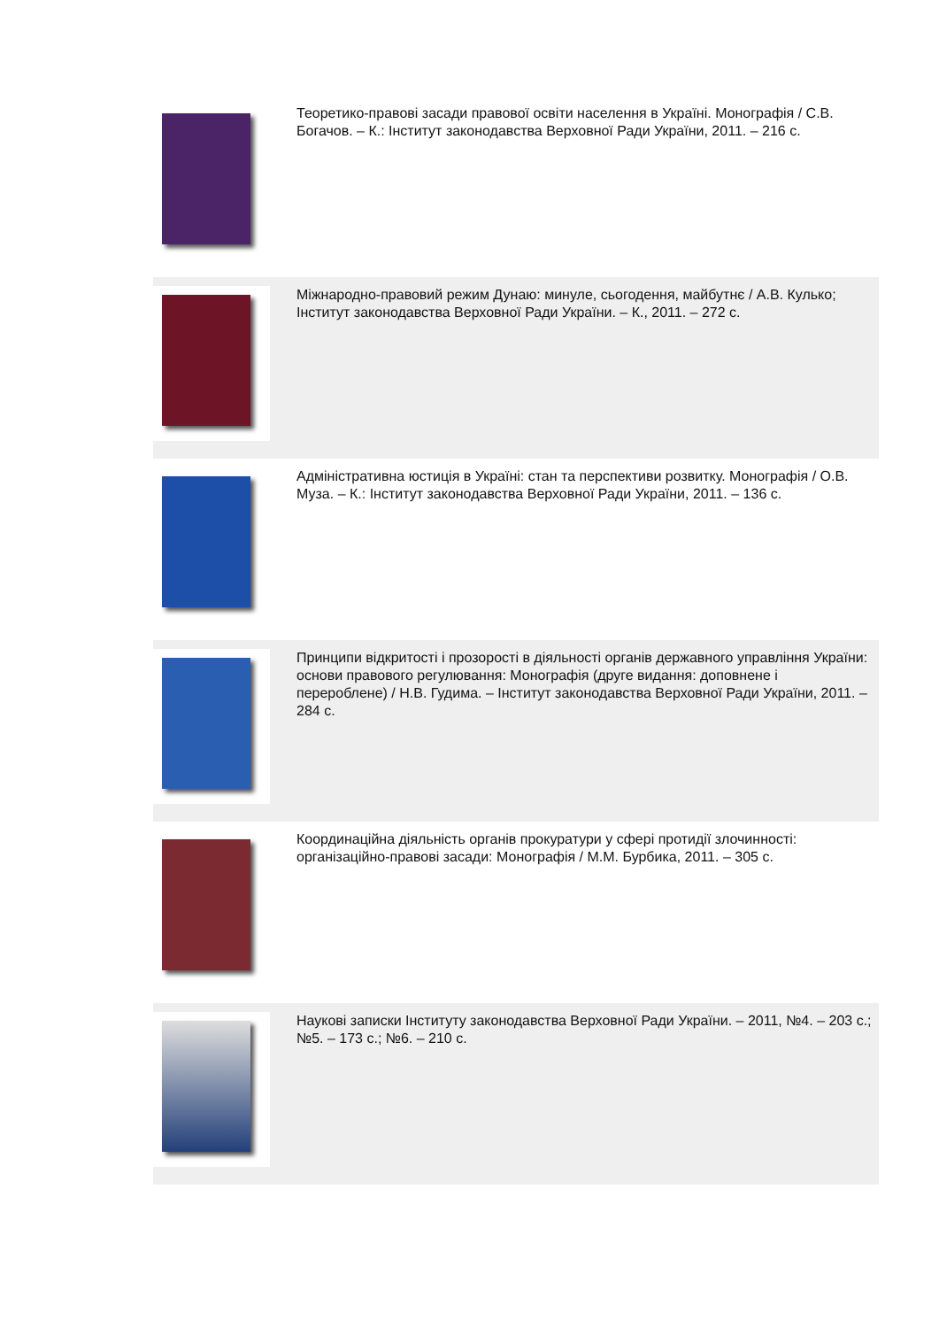| | Теоретико-правові засади правової освіти населення в Україні. Монографія / С.В. Богачов. – К.: Інститут законодавства Верховної Ради України, 2011. – 216 с. |
| | Міжнародно-правовий режим Дунаю: минуле, сьогодення, майбутнє / А.В. Кулько; Інститут законодавства Верховної Ради України. – К., 2011. – 272 с. |
| | Адміністративна юстиція в Україні: стан та перспективи розвитку. Монографія / О.В. Муза. – К.: Інститут законодавства Верховної Ради України, 2011. – 136 с. |
| | Принципи відкритості і прозорості в діяльності органів державного управління України: основи правового регулювання: Монографія (друге видання: доповнене і перероблене) / Н.В. Гудима. – Інститут законодавства Верховної Ради України, 2011. – 284 с. |
| | Координаційна діяльність органів прокуратури у сфері протидії злочинності: організаційно-правові засади: Монографія / М.М. Бурбика, 2011. – 305 с. |
| | Наукові записки Інституту законодавства Верховної Ради України. – 2011, №4. – 203 с.; №5. – 173 с.; №6. – 210 с. |